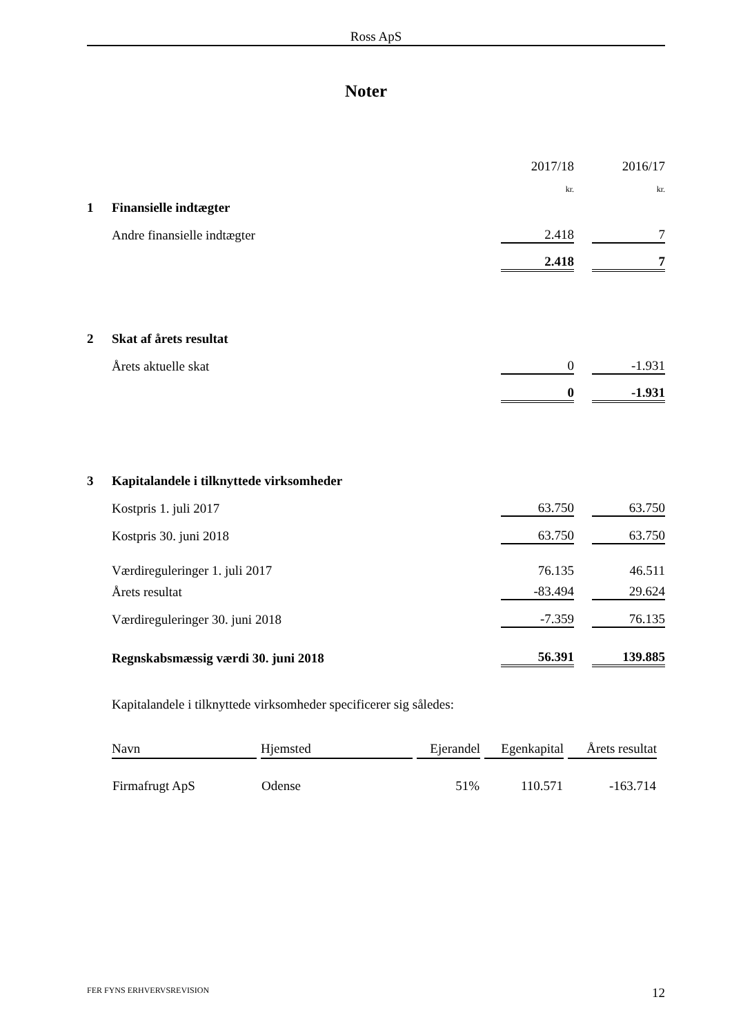Ross ApS
Noter
| | | 2017/18 | | 2016/17 |
| | | kr. | | kr. |
| 1 | Finansielle indtægter | | | |
| | Andre finansielle indtægter | 2.418 | | 7 |
| | | 2.418 | | 7 |
| 2 | Skat af årets resultat | | | |
| | Årets aktuelle skat | 0 | | -1.931 |
| | | 0 | | -1.931 |
| 3 | Kapitalandele i tilknyttede virksomheder | | | |
| | Kostpris 1. juli 2017 | 63.750 | | 63.750 |
| | Kostpris 30. juni 2018 | 63.750 | | 63.750 |
| | Værdireguleringer 1. juli 2017 | 76.135 | | 46.511 |
| | Årets resultat | -83.494 | | 29.624 |
| | Værdireguleringer 30. juni 2018 | -7.359 | | 76.135 |
| | Regnskabsmæssig værdi 30. juni 2018 | 56.391 | | 139.885 |
Kapitalandele i tilknyttede virksomheder specificerer sig således:
| Navn | Hjemsted | Ejerandel | Egenkapital | Årets resultat |
| --- | --- | --- | --- | --- |
| Firmafrugt ApS | Odense | 51% | 110.571 | -163.714 |
FER FYNS ERHVERVSREVISION 12